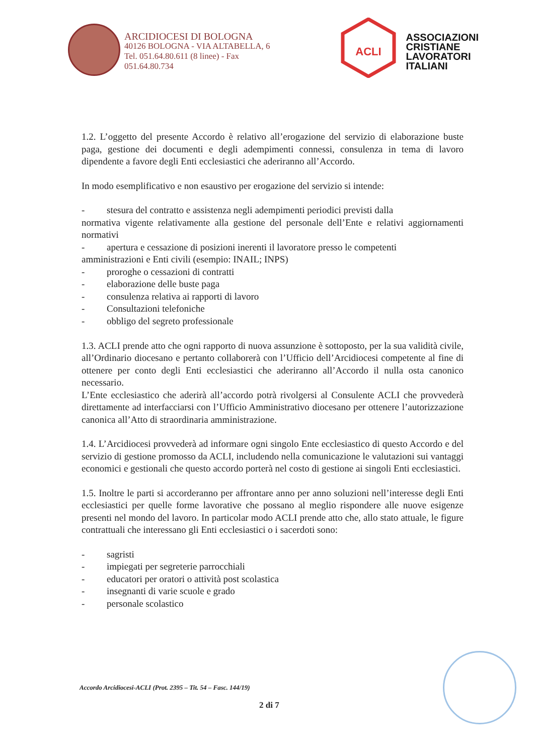ARCIDIOCESI DI BOLOGNA
40126 BOLOGNA - VIA ALTABELLA, 6
Tel. 051.64.80.611 (8 linee) - Fax
051.64.80.734
ACLI
ASSOCIAZIONI
CRISTIANE
LAVORATORI
ITALIANI
1.2. L’oggetto del presente Accordo è relativo all’erogazione del servizio di elaborazione buste paga, gestione dei documenti e degli adempimenti connessi, consulenza in tema di lavoro dipendente a favore degli Enti ecclesiastici che aderiranno all’Accordo.
In modo esemplificativo e non esaustivo per erogazione del servizio si intende:
- stesura del contratto e assistenza negli adempimenti periodici previsti dalla
normativa vigente relativamente alla gestione del personale dell’Ente e relativi aggiornamenti normativi
- apertura e cessazione di posizioni inerenti il lavoratore presso le competenti
amministrazioni e Enti civili (esempio: INAIL; INPS)
- proroghe o cessazioni di contratti
- elaborazione delle buste paga
- consulenza relativa ai rapporti di lavoro
- Consultazioni telefoniche
- obbligo del segreto professionale
1.3. ACLI prende atto che ogni rapporto di nuova assunzione è sottoposto, per la sua validità civile, all’Ordinario diocesano e pertanto collaborerà con l’Ufficio dell’Arcidiocesi competente al fine di ottenere per conto degli Enti ecclesiastici che aderiranno all’Accordo il nulla osta canonico necessario.
L’Ente ecclesiastico che aderirà all’accordo potrà rivolgersi al Consulente ACLI che provvederà direttamente ad interfacciarsi con l’Ufficio Amministrativo diocesano per ottenere l’autorizzazione canonica all’Atto di straordinaria amministrazione.
1.4. L’Arcidiocesi provvederà ad informare ogni singolo Ente ecclesiastico di questo Accordo e del servizio di gestione promosso da ACLI, includendo nella comunicazione le valutazioni sui vantaggi economici e gestionali che questo accordo porterà nel costo di gestione ai singoli Enti ecclesiastici.
1.5. Inoltre le parti si accorderanno per affrontare anno per anno soluzioni nell’interesse degli Enti ecclesiastici per quelle forme lavorative che possano al meglio rispondere alle nuove esigenze presenti nel mondo del lavoro. In particolar modo ACLI prende atto che, allo stato attuale, le figure contrattuali che interessano gli Enti ecclesiastici o i sacerdoti sono:
- sagristi
- impiegati per segreterie parrocchiali
- educatori per oratori o attività post scolastica
- insegnanti di varie scuole e grado
- personale scolastico
Accordo Arcidiocesi-ACLI (Prot. 2395 – Tit. 54 – Fasc. 144/19)
2 di 7